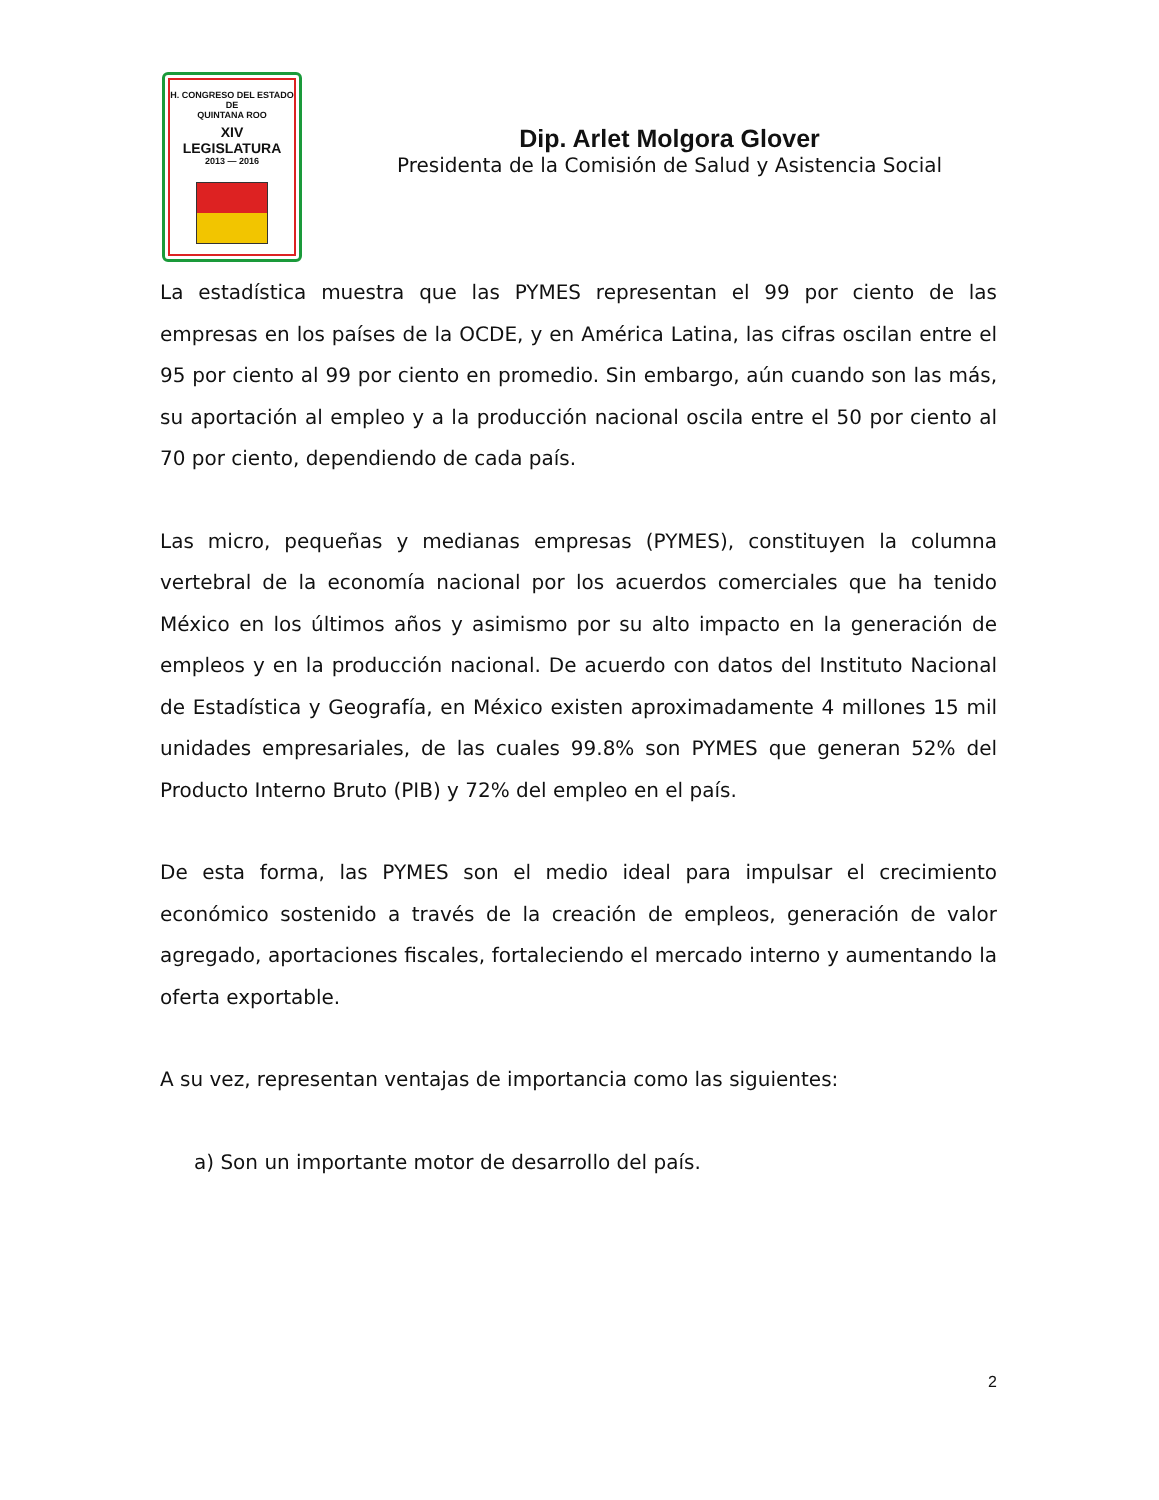H. CONGRESO DEL ESTADO
DE
QUINTANA ROO
XIV LEGISLATURA
2013 — 2016
Dip. Arlet Molgora Glover
Presidenta de la Comisión de Salud y Asistencia Social
La estadística muestra que las PYMES representan el 99 por ciento de las empresas en los países de la OCDE, y en América Latina, las cifras oscilan entre el 95 por ciento al 99 por ciento en promedio. Sin embargo, aún cuando son las más, su aportación al empleo y a la producción nacional oscila entre el 50 por ciento al 70 por ciento, dependiendo de cada país.
Las micro, pequeñas y medianas empresas (PYMES), constituyen la columna vertebral de la economía nacional por los acuerdos comerciales que ha tenido México en los últimos años y asimismo por su alto impacto en la generación de empleos y en la producción nacional. De acuerdo con datos del Instituto Nacional de Estadística y Geografía, en México existen aproximadamente 4 millones 15 mil unidades empresariales, de las cuales 99.8% son PYMES que generan 52% del Producto Interno Bruto (PIB) y 72% del empleo en el país.
De esta forma, las PYMES son el medio ideal para impulsar el crecimiento económico sostenido a través de la creación de empleos, generación de valor agregado, aportaciones fiscales, fortaleciendo el mercado interno y aumentando la oferta exportable.
A su vez, representan ventajas de importancia como las siguientes:
a) Son un importante motor de desarrollo del país.
2